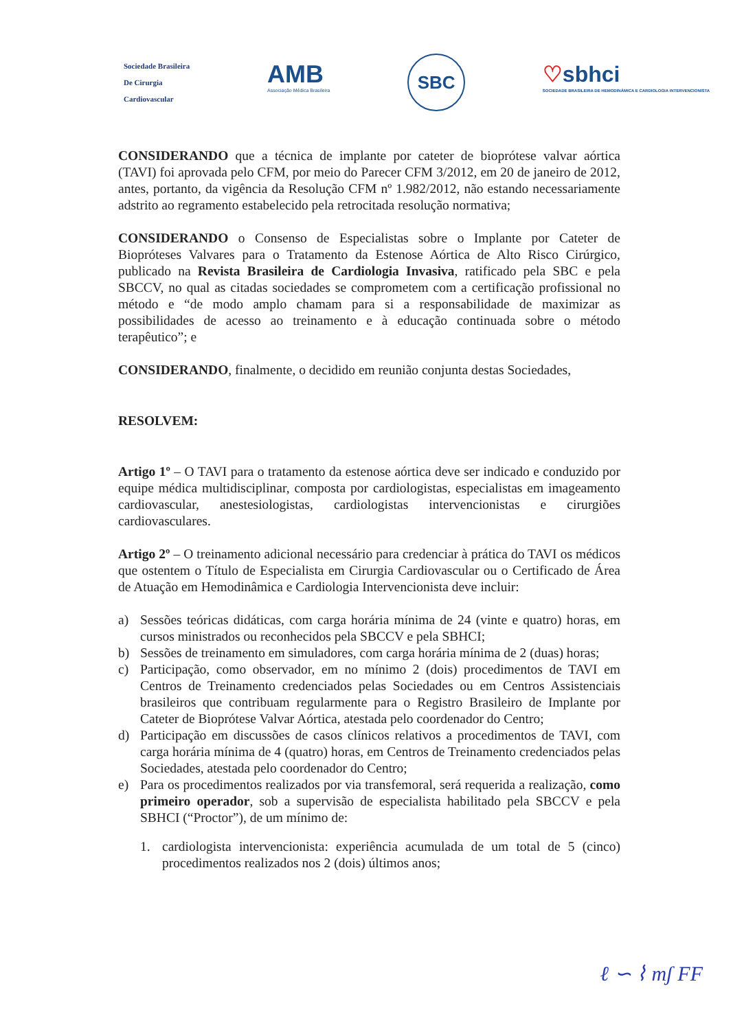Sociedade Brasileira
De Cirurgia
Cardiovascular
AMB
Associação Médica Brasileira
SBC
♡sbhci
SOCIEDADE BRASILEIRA DE HEMODINÂMICA E CARDIOLOGIA INTERVENCIONISTA
CONSIDERANDO que a técnica de implante por cateter de bioprótese valvar aórtica (TAVI) foi aprovada pelo CFM, por meio do Parecer CFM 3/2012, em 20 de janeiro de 2012, antes, portanto, da vigência da Resolução CFM nº 1.982/2012, não estando necessariamente adstrito ao regramento estabelecido pela retrocitada resolução normativa;
CONSIDERANDO o Consenso de Especialistas sobre o Implante por Cateter de Biopróteses Valvares para o Tratamento da Estenose Aórtica de Alto Risco Cirúrgico, publicado na Revista Brasileira de Cardiologia Invasiva, ratificado pela SBC e pela SBCCV, no qual as citadas sociedades se comprometem com a certificação profissional no método e “de modo amplo chamam para si a responsabilidade de maximizar as possibilidades de acesso ao treinamento e à educação continuada sobre o método terapêutico”; e
CONSIDERANDO, finalmente, o decidido em reunião conjunta destas Sociedades,
RESOLVEM:
Artigo 1º – O TAVI para o tratamento da estenose aórtica deve ser indicado e conduzido por equipe médica multidisciplinar, composta por cardiologistas, especialistas em imageamento cardiovascular, anestesiologistas, cardiologistas intervencionistas e cirurgiões cardiovasculares.
Artigo 2º – O treinamento adicional necessário para credenciar à prática do TAVI os médicos que ostentem o Título de Especialista em Cirurgia Cardiovascular ou o Certificado de Área de Atuação em Hemodinâmica e Cardiologia Intervencionista deve incluir:
a) Sessões teóricas didáticas, com carga horária mínima de 24 (vinte e quatro) horas, em cursos ministrados ou reconhecidos pela SBCCV e pela SBHCI;
b) Sessões de treinamento em simuladores, com carga horária mínima de 2 (duas) horas;
c) Participação, como observador, em no mínimo 2 (dois) procedimentos de TAVI em Centros de Treinamento credenciados pelas Sociedades ou em Centros Assistenciais brasileiros que contribuam regularmente para o Registro Brasileiro de Implante por Cateter de Bioprótese Valvar Aórtica, atestada pelo coordenador do Centro;
d) Participação em discussões de casos clínicos relativos a procedimentos de TAVI, com carga horária mínima de 4 (quatro) horas, em Centros de Treinamento credenciados pelas Sociedades, atestada pelo coordenador do Centro;
e) Para os procedimentos realizados por via transfemoral, será requerida a realização, como primeiro operador, sob a supervisão de especialista habilitado pela SBCCV e pela SBHCI (“Proctor”), de um mínimo de:
1. cardiologista intervencionista: experiência acumulada de um total de 5 (cinco) procedimentos realizados nos 2 (dois) últimos anos;
ℓ ∽ ⌇ mʃ FF